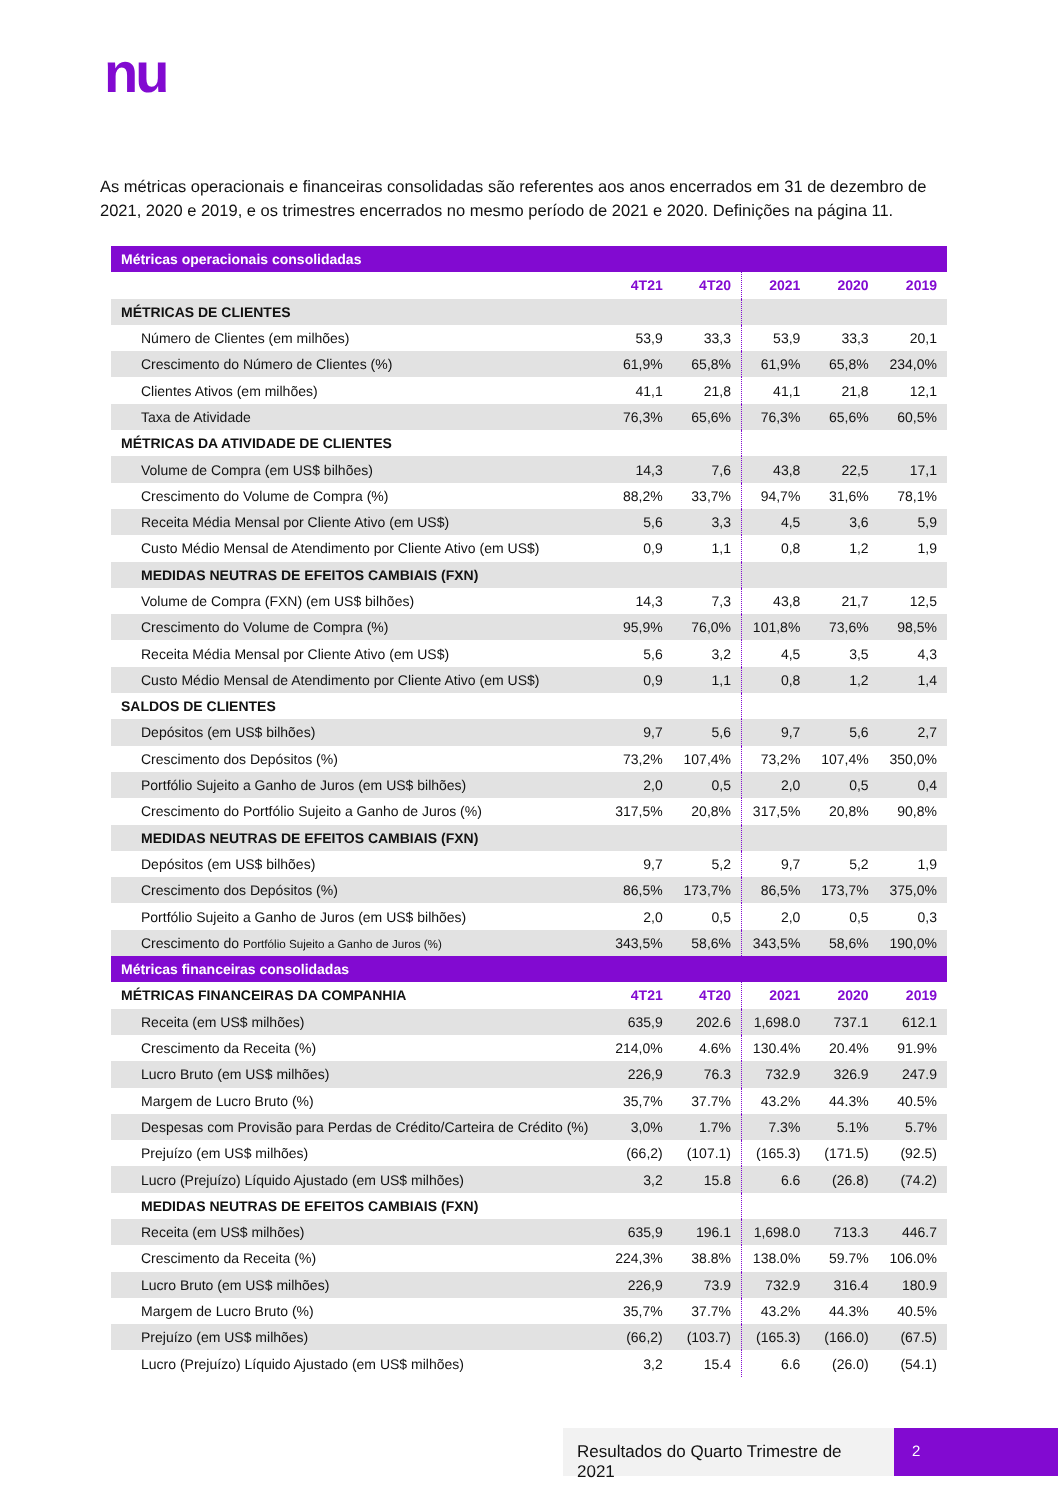nu
As métricas operacionais e financeiras consolidadas são referentes aos anos encerrados em 31 de dezembro de 2021, 2020 e 2019, e os trimestres encerrados no mesmo período de 2021 e 2020. Definições na página 11.
| Métricas operacionais consolidadas | | | | | |
| --- | --- | --- | --- | --- | --- |
| | 4T21 | 4T20 | 2021 | 2020 | 2019 |
| MÉTRICAS DE CLIENTES | | | | | |
| Número de Clientes (em milhões) | 53,9 | 33,3 | 53,9 | 33,3 | 20,1 |
| Crescimento do Número de Clientes (%) | 61,9% | 65,8% | 61,9% | 65,8% | 234,0% |
| Clientes Ativos (em milhões) | 41,1 | 21,8 | 41,1 | 21,8 | 12,1 |
| Taxa de Atividade | 76,3% | 65,6% | 76,3% | 65,6% | 60,5% |
| MÉTRICAS DA ATIVIDADE DE CLIENTES | | | | | |
| Volume de Compra (em US$ bilhões) | 14,3 | 7,6 | 43,8 | 22,5 | 17,1 |
| Crescimento do Volume de Compra (%) | 88,2% | 33,7% | 94,7% | 31,6% | 78,1% |
| Receita Média Mensal por Cliente Ativo (em US$) | 5,6 | 3,3 | 4,5 | 3,6 | 5,9 |
| Custo Médio Mensal de Atendimento por Cliente Ativo (em US$) | 0,9 | 1,1 | 0,8 | 1,2 | 1,9 |
| MEDIDAS NEUTRAS DE EFEITOS CAMBIAIS (FXN) | | | | | |
| Volume de Compra (FXN) (em US$ bilhões) | 14,3 | 7,3 | 43,8 | 21,7 | 12,5 |
| Crescimento do Volume de Compra (%) | 95,9% | 76,0% | 101,8% | 73,6% | 98,5% |
| Receita Média Mensal por Cliente Ativo (em US$) | 5,6 | 3,2 | 4,5 | 3,5 | 4,3 |
| Custo Médio Mensal de Atendimento por Cliente Ativo (em US$) | 0,9 | 1,1 | 0,8 | 1,2 | 1,4 |
| SALDOS DE CLIENTES | | | | | |
| Depósitos (em US$ bilhões) | 9,7 | 5,6 | 9,7 | 5,6 | 2,7 |
| Crescimento dos Depósitos (%) | 73,2% | 107,4% | 73,2% | 107,4% | 350,0% |
| Portfólio Sujeito a Ganho de Juros (em US$ bilhões) | 2,0 | 0,5 | 2,0 | 0,5 | 0,4 |
| Crescimento do Portfólio Sujeito a Ganho de Juros (%) | 317,5% | 20,8% | 317,5% | 20,8% | 90,8% |
| MEDIDAS NEUTRAS DE EFEITOS CAMBIAIS (FXN) | | | | | |
| Depósitos (em US$ bilhões) | 9,7 | 5,2 | 9,7 | 5,2 | 1,9 |
| Crescimento dos Depósitos (%) | 86,5% | 173,7% | 86,5% | 173,7% | 375,0% |
| Portfólio Sujeito a Ganho de Juros (em US$ bilhões) | 2,0 | 0,5 | 2,0 | 0,5 | 0,3 |
| Crescimento do Portfólio Sujeito a Ganho de Juros (%) | 343,5% | 58,6% | 343,5% | 58,6% | 190,0% |
| Métricas financeiras consolidadas | | | | | |
| MÉTRICAS FINANCEIRAS DA COMPANHIA | 4T21 | 4T20 | 2021 | 2020 | 2019 |
| Receita (em US$ milhões) | 635,9 | 202.6 | 1,698.0 | 737.1 | 612.1 |
| Crescimento da Receita (%) | 214,0% | 4.6% | 130.4% | 20.4% | 91.9% |
| Lucro Bruto (em US$ milhões) | 226,9 | 76.3 | 732.9 | 326.9 | 247.9 |
| Margem de Lucro Bruto (%) | 35,7% | 37.7% | 43.2% | 44.3% | 40.5% |
| Despesas com Provisão para Perdas de Crédito/Carteira de Crédito (%) | 3,0% | 1.7% | 7.3% | 5.1% | 5.7% |
| Prejuízo (em US$ milhões) | (66,2) | (107.1) | (165.3) | (171.5) | (92.5) |
| Lucro (Prejuízo) Líquido Ajustado (em US$ milhões) | 3,2 | 15.8 | 6.6 | (26.8) | (74.2) |
| MEDIDAS NEUTRAS DE EFEITOS CAMBIAIS (FXN) | | | | | |
| Receita (em US$ milhões) | 635,9 | 196.1 | 1,698.0 | 713.3 | 446.7 |
| Crescimento da Receita (%) | 224,3% | 38.8% | 138.0% | 59.7% | 106.0% |
| Lucro Bruto (em US$ milhões) | 226,9 | 73.9 | 732.9 | 316.4 | 180.9 |
| Margem de Lucro Bruto (%) | 35,7% | 37.7% | 43.2% | 44.3% | 40.5% |
| Prejuízo (em US$ milhões) | (66,2) | (103.7) | (165.3) | (166.0) | (67.5) |
| Lucro (Prejuízo) Líquido Ajustado (em US$ milhões) | 3,2 | 15.4 | 6.6 | (26.0) | (54.1) |
Resultados do Quarto Trimestre de 2021
2